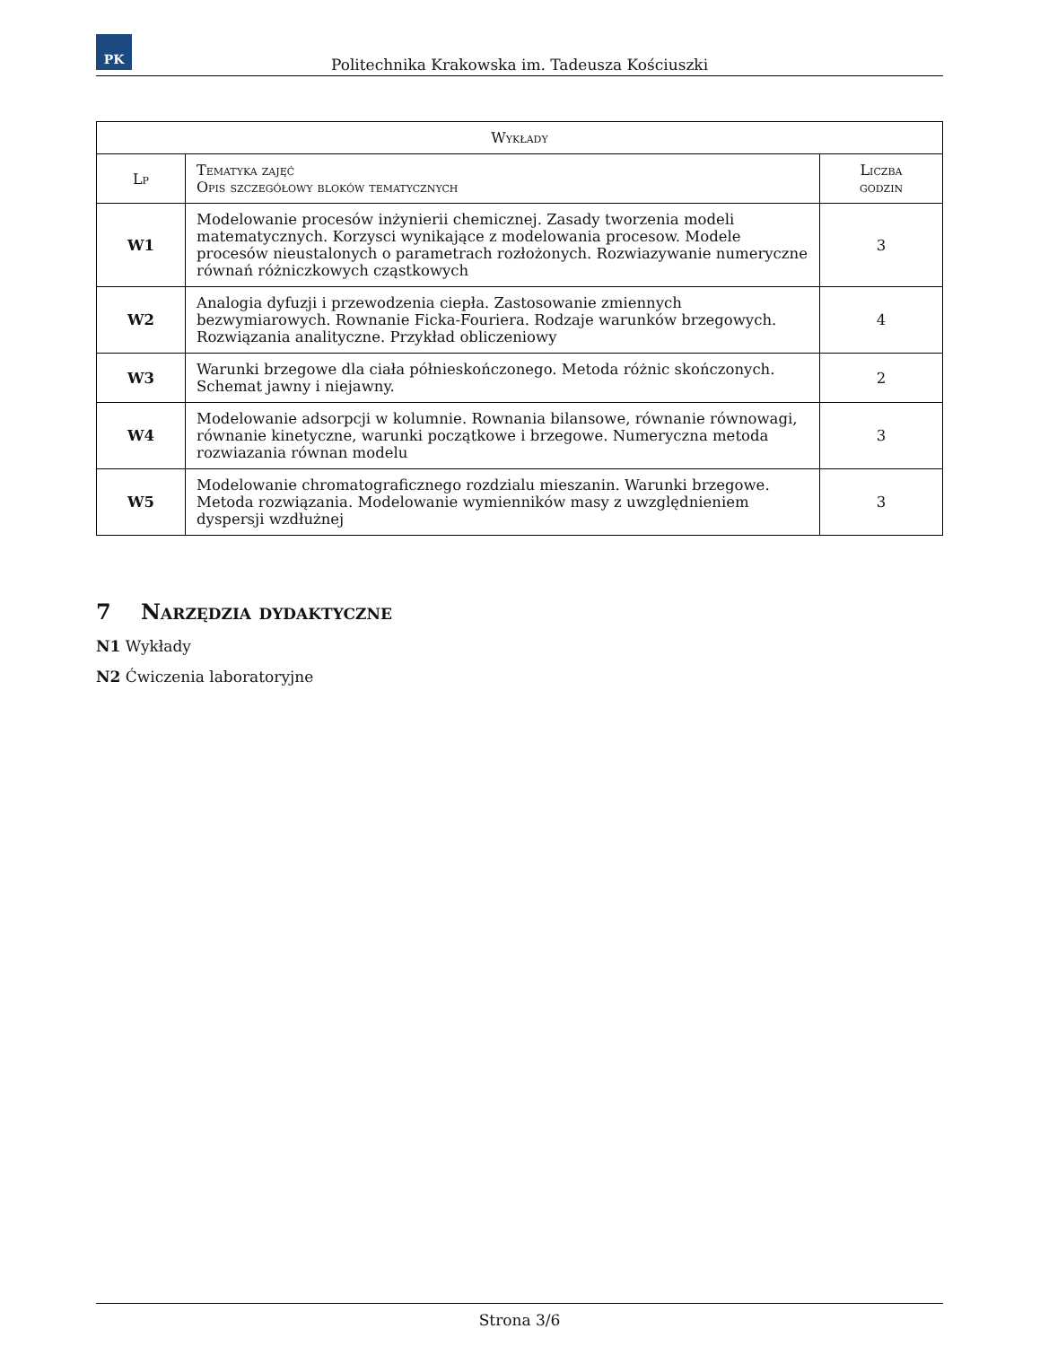PK
Politechnika Krakowska im. Tadeusza Kościuszki
| Wykłady | | |
| --- | --- | --- |
| Lp | Tematyka zajęć Opis szczegółowy bloków tematycznych | Liczba godzin |
| W1 | Modelowanie procesów inżynierii chemicznej. Zasady tworzenia modeli matematycznych. Korzysci wynikające z modelowania procesow. Modele procesów nieustalonych o parametrach rozłożonych. Rozwiazywanie numeryczne równań różniczkowych cząstkowych | 3 |
| W2 | Analogia dyfuzji i przewodzenia ciepła. Zastosowanie zmiennych bezwymiarowych. Rownanie Ficka-Fouriera. Rodzaje warunków brzegowych. Rozwiązania analityczne. Przykład obliczeniowy | 4 |
| W3 | Warunki brzegowe dla ciała półnieskończonego. Metoda różnic skończonych. Schemat jawny i niejawny. | 2 |
| W4 | Modelowanie adsorpcji w kolumnie. Rownania bilansowe, równanie równowagi, równanie kinetyczne, warunki początkowe i brzegowe. Numeryczna metoda rozwiazania równan modelu | 3 |
| W5 | Modelowanie chromatograficznego rozdzialu mieszanin. Warunki brzegowe. Metoda rozwiązania. Modelowanie wymienników masy z uwzględnieniem dyspersji wzdłużnej | 3 |
7 Narzędzia dydaktyczne
N1 Wykłady
N2 Ćwiczenia laboratoryjne
Strona 3/6